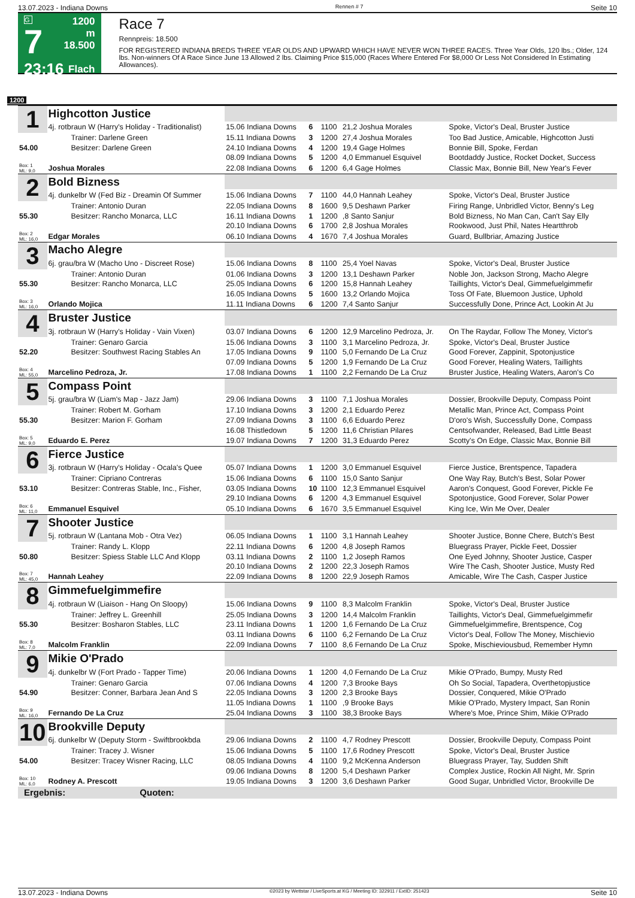13.07.2023 - Indiana Downs Rennen # 7 Seite 10
G
7
23:16
1200 m
18.500
Flach
Race 7
Rennpreis: 18.500
FOR REGISTERED INDIANA BREDS THREE YEAR OLDS AND UPWARD WHICH HAVE NEVER WON THREE RACES. Three Year Olds, 120 lbs.; Older, 124 lbs. Non-winners Of A Race Since June 13 Allowed 2 lbs. Claiming Price $15,000 (Races Where Entered For $8,000 Or Less Not Considered In Estimating Allowances).
1200
| 1 | Highcotton Justice | | | | | |
| | 4j. rotbraun W (Harry's Holiday - Traditionalist) | 15.06 Indiana Downs | 6 | 1100 | 21,2 Joshua Morales | Spoke, Victor's Deal, Bruster Justice |
| | Trainer: Darlene Green | 15.11 Indiana Downs | 3 | 1200 | 27,4 Joshua Morales | Too Bad Justice, Amicable, Highcotton Justi |
| 54.00 | Besitzer: Darlene Green | 24.10 Indiana Downs | 4 | 1200 | 19,4 Gage Holmes | Bonnie Bill, Spoke, Ferdan |
| | | 08.09 Indiana Downs | 5 | 1200 | 4,0 Emmanuel Esquivel | Bootdaddy Justice, Rocket Docket, Success |
| Box: 1 ML: 9,0 | Joshua Morales | 22.08 Indiana Downs | 6 | 1200 | 6,4 Gage Holmes | Classic Max, Bonnie Bill, New Year's Fever |
| 2 | Bold Bizness | | | | | |
| | 4j. dunkelbr W (Fed Biz - Dreamin Of Summer | 15.06 Indiana Downs | 7 | 1100 | 44,0 Hannah Leahey | Spoke, Victor's Deal, Bruster Justice |
| | Trainer: Antonio Duran | 22.05 Indiana Downs | 8 | 1600 | 9,5 Deshawn Parker | Firing Range, Unbridled Victor, Benny's Leg |
| 55.30 | Besitzer: Rancho Monarca, LLC | 16.11 Indiana Downs | 1 | 1200 | ,8 Santo Sanjur | Bold Bizness, No Man Can, Can't Say Elly |
| | | 20.10 Indiana Downs | 6 | 1700 | 2,8 Joshua Morales | Rookwood, Just Phil, Nates Heartthrob |
| Box: 2 ML: 16,0 | Edgar Morales | 06.10 Indiana Downs | 4 | 1670 | 7,4 Joshua Morales | Guard, Bullbriar, Amazing Justice |
| 3 | Macho Alegre | | | | | |
| | 6j. grau/bra W (Macho Uno - Discreet Rose) | 15.06 Indiana Downs | 8 | 1100 | 25,4 Yoel Navas | Spoke, Victor's Deal, Bruster Justice |
| | Trainer: Antonio Duran | 01.06 Indiana Downs | 3 | 1200 | 13,1 Deshawn Parker | Noble Jon, Jackson Strong, Macho Alegre |
| 55.30 | Besitzer: Rancho Monarca, LLC | 25.05 Indiana Downs | 6 | 1200 | 15,8 Hannah Leahey | Taillights, Victor's Deal, Gimmefuelgimmefir |
| | | 16.05 Indiana Downs | 5 | 1600 | 13,2 Orlando Mojica | Toss Of Fate, Bluemoon Justice, Uphold |
| Box: 3 ML: 16,0 | Orlando Mojica | 11.11 Indiana Downs | 6 | 1200 | 7,4 Santo Sanjur | Successfully Done, Prince Act, Lookin At Ju |
| 4 | Bruster Justice | | | | | |
| | 3j. rotbraun W (Harry's Holiday - Vain Vixen) | 03.07 Indiana Downs | 6 | 1200 | 12,9 Marcelino Pedroza, Jr. | On The Raydar, Follow The Money, Victor's |
| | Trainer: Genaro Garcia | 15.06 Indiana Downs | 3 | 1100 | 3,1 Marcelino Pedroza, Jr. | Spoke, Victor's Deal, Bruster Justice |
| 52.20 | Besitzer: Southwest Racing Stables An | 17.05 Indiana Downs | 9 | 1100 | 5,0 Fernando De La Cruz | Good Forever, Zappinit, Spotonjustice |
| | | 07.09 Indiana Downs | 5 | 1200 | 1,9 Fernando De La Cruz | Good Forever, Healing Waters, Taillights |
| Box: 4 ML: 55,0 | Marcelino Pedroza, Jr. | 17.08 Indiana Downs | 1 | 1100 | 2,2 Fernando De La Cruz | Bruster Justice, Healing Waters, Aaron's Co |
| 5 | Compass Point | | | | | |
| | 5j. grau/bra W (Liam's Map - Jazz Jam) | 29.06 Indiana Downs | 3 | 1100 | 7,1 Joshua Morales | Dossier, Brookville Deputy, Compass Point |
| | Trainer: Robert M. Gorham | 17.10 Indiana Downs | 3 | 1200 | 2,1 Eduardo Perez | Metallic Man, Prince Act, Compass Point |
| 55.30 | Besitzer: Marion F. Gorham | 27.09 Indiana Downs | 3 | 1100 | 6,6 Eduardo Perez | D'oro's Wish, Successfully Done, Compass |
| | | 16.08 Thistledown | 5 | 1200 | 11,6 Christian Pilares | Centsofwander, Released, Bad Little Beast |
| Box: 5 ML: 9,0 | Eduardo E. Perez | 19.07 Indiana Downs | 7 | 1200 | 31,3 Eduardo Perez | Scotty's On Edge, Classic Max, Bonnie Bill |
| 6 | Fierce Justice | | | | | |
| | 3j. rotbraun W (Harry's Holiday - Ocala's Quee | 05.07 Indiana Downs | 1 | 1200 | 3,0 Emmanuel Esquivel | Fierce Justice, Brentspence, Tapadera |
| | Trainer: Cipriano Contreras | 15.06 Indiana Downs | 6 | 1100 | 15,0 Santo Sanjur | One Way Ray, Butch's Best, Solar Power |
| 53.10 | Besitzer: Contreras Stable, Inc., Fisher, | 03.05 Indiana Downs | 10 | 1100 | 12,3 Emmanuel Esquivel | Aaron's Conquest, Good Forever, Pickle Fe |
| | | 29.10 Indiana Downs | 6 | 1200 | 4,3 Emmanuel Esquivel | Spotonjustice, Good Forever, Solar Power |
| Box: 6 ML: 11,0 | Emmanuel Esquivel | 05.10 Indiana Downs | 6 | 1670 | 3,5 Emmanuel Esquivel | King Ice, Win Me Over, Dealer |
| 7 | Shooter Justice | | | | | |
| | 5j. rotbraun W (Lantana Mob - Otra Vez) | 06.05 Indiana Downs | 1 | 1100 | 3,1 Hannah Leahey | Shooter Justice, Bonne Chere, Butch's Best |
| | Trainer: Randy L. Klopp | 22.11 Indiana Downs | 6 | 1200 | 4,8 Joseph Ramos | Bluegrass Prayer, Pickle Feet, Dossier |
| 50.80 | Besitzer: Spiess Stable LLC And Klopp | 03.11 Indiana Downs | 2 | 1100 | 1,2 Joseph Ramos | One Eyed Johnny, Shooter Justice, Casper |
| | | 20.10 Indiana Downs | 2 | 1200 | 22,3 Joseph Ramos | Wire The Cash, Shooter Justice, Musty Red |
| Box: 7 ML: 45,0 | Hannah Leahey | 22.09 Indiana Downs | 8 | 1200 | 22,9 Joseph Ramos | Amicable, Wire The Cash, Casper Justice |
| 8 | Gimmefuelgimmefire | | | | | |
| | 4j. rotbraun W (Liaison - Hang On Sloopy) | 15.06 Indiana Downs | 9 | 1100 | 8,3 Malcolm Franklin | Spoke, Victor's Deal, Bruster Justice |
| | Trainer: Jeffrey L. Greenhill | 25.05 Indiana Downs | 3 | 1200 | 14,4 Malcolm Franklin | Taillights, Victor's Deal, Gimmefuelgimmefir |
| 55.30 | Besitzer: Bosharon Stables, LLC | 23.11 Indiana Downs | 1 | 1200 | 1,6 Fernando De La Cruz | Gimmefuelgimmefire, Brentspence, Cog |
| | | 03.11 Indiana Downs | 6 | 1100 | 6,2 Fernando De La Cruz | Victor's Deal, Follow The Money, Mischievio |
| Box: 8 ML: 7,0 | Malcolm Franklin | 22.09 Indiana Downs | 7 | 1100 | 8,6 Fernando De La Cruz | Spoke, Mischieviousbud, Remember Hymn |
| 9 | Mikie O'Prado | | | | | |
| | 4j. dunkelbr W (Fort Prado - Tapper Time) | 20.06 Indiana Downs | 1 | 1200 | 4,0 Fernando De La Cruz | Mikie O'Prado, Bumpy, Musty Red |
| | Trainer: Genaro Garcia | 07.06 Indiana Downs | 4 | 1200 | 7,3 Brooke Bays | Oh So Social, Tapadera, Overthetopjustice |
| 54.90 | Besitzer: Conner, Barbara Jean And S | 22.05 Indiana Downs | 3 | 1200 | 2,3 Brooke Bays | Dossier, Conquered, Mikie O'Prado |
| | | 11.05 Indiana Downs | 1 | 1100 | ,9 Brooke Bays | Mikie O'Prado, Mystery Impact, San Ronin |
| Box: 9 ML: 16,0 | Fernando De La Cruz | 25.04 Indiana Downs | 3 | 1100 | 38,3 Brooke Bays | Where's Moe, Prince Shim, Mikie O'Prado |
| 10 | Brookville Deputy | | | | | |
| | 6j. dunkelbr W (Deputy Storm - Swiftbrookbda | 29.06 Indiana Downs | 2 | 1100 | 4,7 Rodney Prescott | Dossier, Brookville Deputy, Compass Point |
| | Trainer: Tracey J. Wisner | 15.06 Indiana Downs | 5 | 1100 | 17,6 Rodney Prescott | Spoke, Victor's Deal, Bruster Justice |
| 54.00 | Besitzer: Tracey Wisner Racing, LLC | 08.05 Indiana Downs | 4 | 1100 | 9,2 McKenna Anderson | Bluegrass Prayer, Tay, Sudden Shift |
| | | 09.06 Indiana Downs | 8 | 1200 | 5,4 Deshawn Parker | Complex Justice, Rockin All Night, Mr. Sprin |
| Box: 10 ML: 6,0 | Rodney A. Prescott | 19.05 Indiana Downs | 3 | 1200 | 3,6 Deshawn Parker | Good Sugar, Unbridled Victor, Brookville De |
| Ergebnis: Quoten: | | | | | | |
13.07.2023 - Indiana Downs ©2023 by Wettstar / LiveSports.at KG / Meeting ID: 322911 / ExtID: 251423 Seite 10